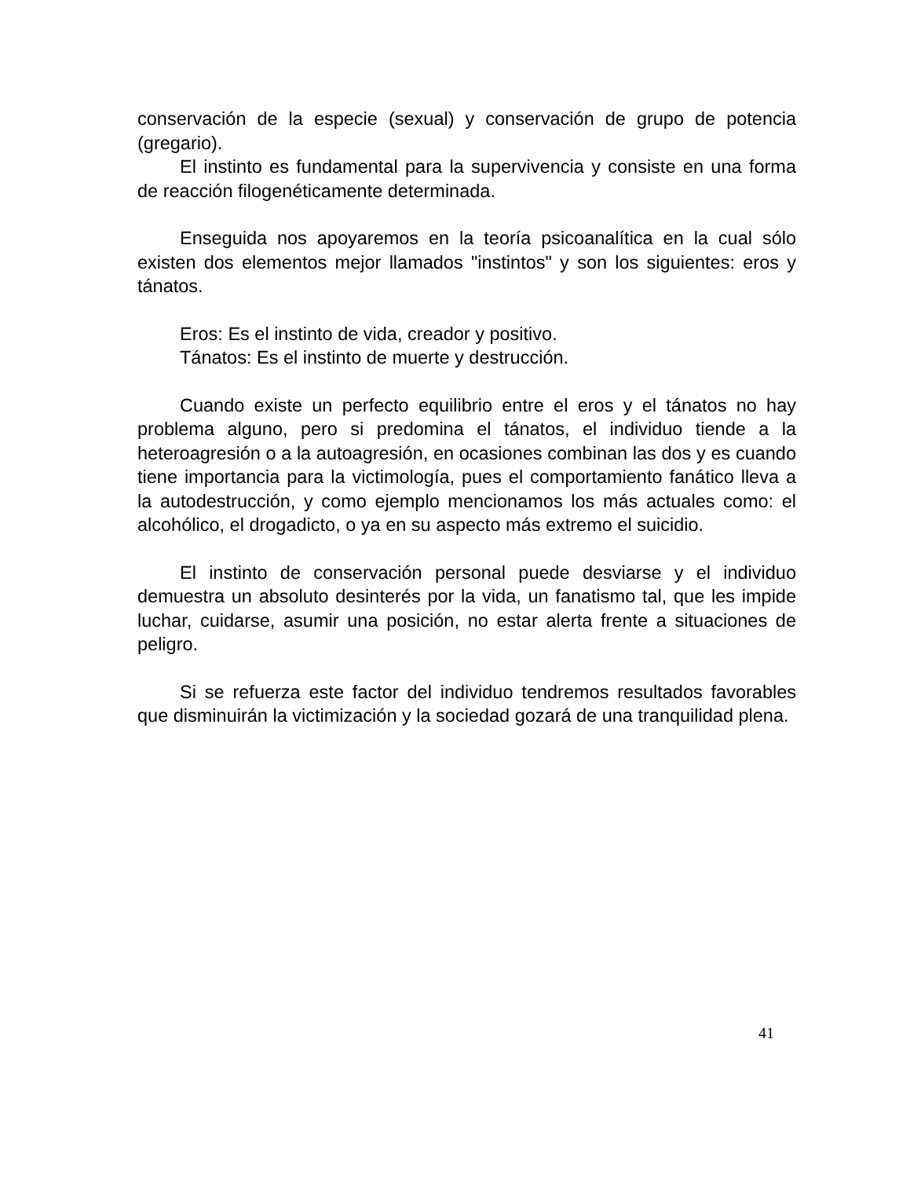conservación de la especie (sexual) y conservación de grupo de potencia (gregario).
El instinto es fundamental para la supervivencia y consiste en una forma de reacción filogenéticamente determinada.
Enseguida nos apoyaremos en la teoría psicoanalítica en la cual sólo existen dos elementos mejor llamados "instintos" y son los siguientes: eros y tánatos.
Eros: Es el instinto de vida, creador y positivo.
Tánatos: Es el instinto de muerte y destrucción.
Cuando existe un perfecto equilibrio entre el eros y el tánatos no hay problema alguno, pero si predomina el tánatos, el individuo tiende a la heteroagresión o a la autoagresión, en ocasiones combinan las dos y es cuando tiene importancia para la victimología, pues el comportamiento fanático lleva a la autodestrucción, y como ejemplo mencionamos los más actuales como: el alcohólico, el drogadicto, o ya en su aspecto más extremo el suicidio.
El instinto de conservación personal puede desviarse y el individuo demuestra un absoluto desinterés por la vida, un fanatismo tal, que les impide luchar, cuidarse, asumir una posición, no estar alerta frente a situaciones de peligro.
Si se refuerza este factor del individuo tendremos resultados favorables que disminuirán la victimización y la sociedad gozará de una tranquilidad plena.
41